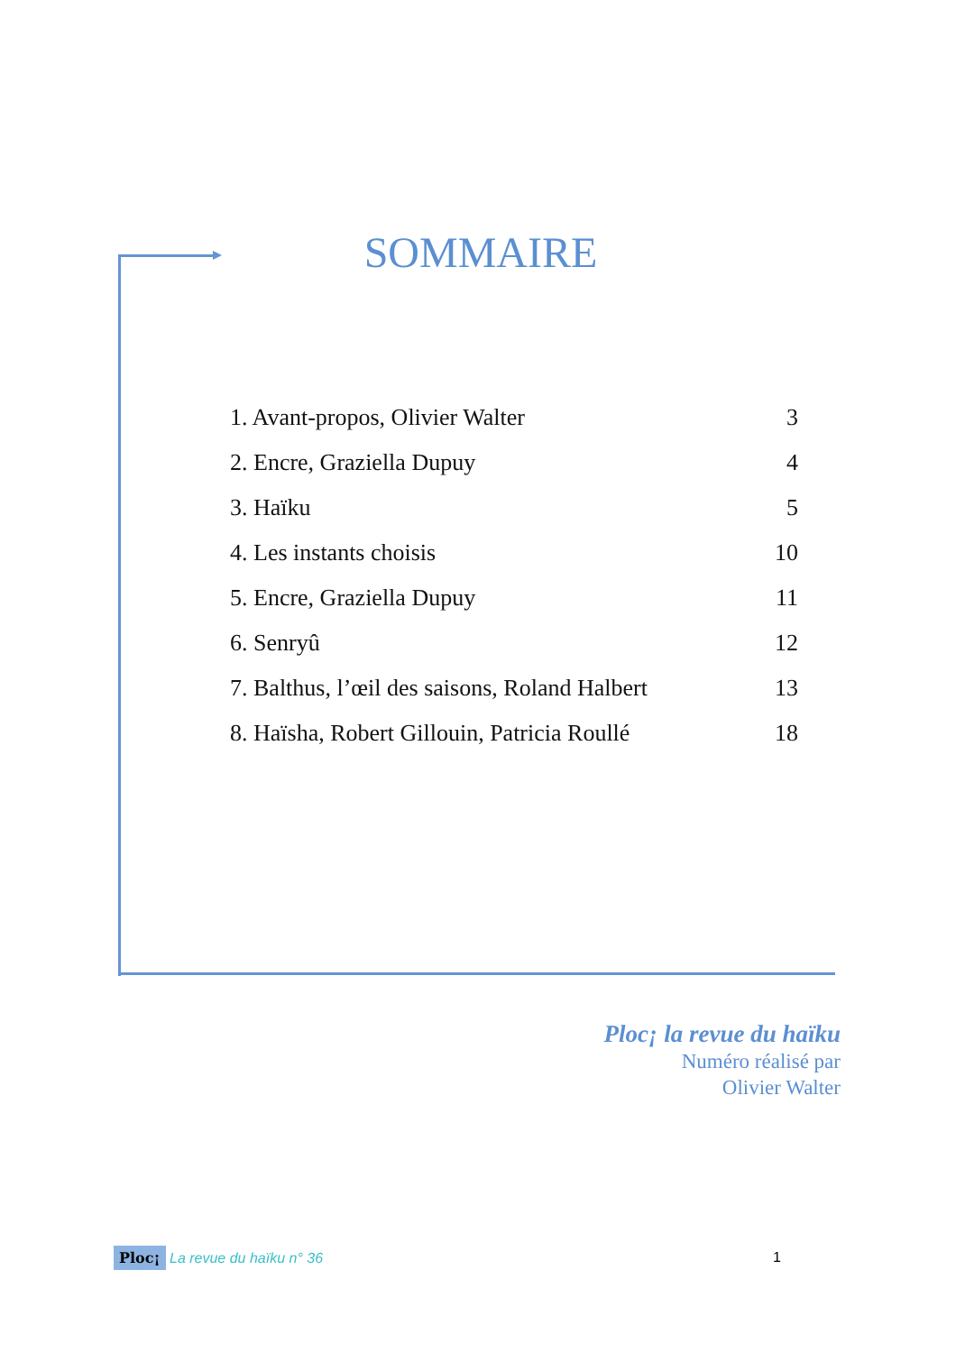SOMMAIRE
1. Avant-propos, Olivier Walter 3
2. Encre, Graziella Dupuy 4
3. Haïku 5
4. Les instants choisis 10
5. Encre, Graziella Dupuy 11
6. Senryû 12
7. Balthus, l’œil des saisons, Roland Halbert 13
8. Haïsha, Robert Gillouin, Patricia Roullé 18
Ploc¡ la revue du haïku
Numéro réalisé par
Olivier Walter
Ploc¡ La revue du haïku n° 36 1